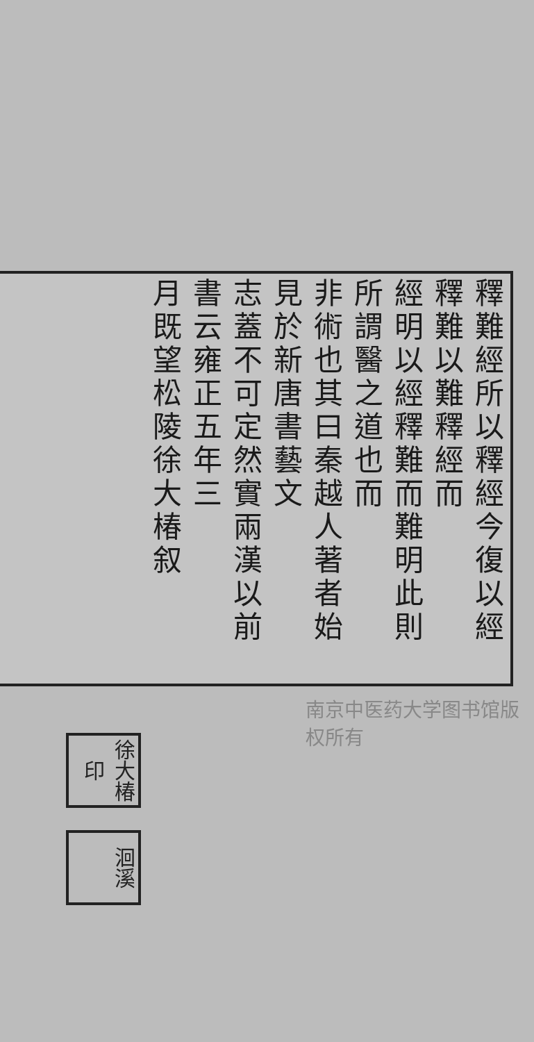釋難經所以釋經今復以經釋難以難釋經而
經明以經釋難而難明此則所謂醫之道也而
非術也其曰秦越人著者始見於新唐書藝文
志蓋不可定然實兩漢以前書云雍正五年三
月既望松陵徐大椿叙
徐大椿印
洄溪
南京中医药大学图书馆版权所有